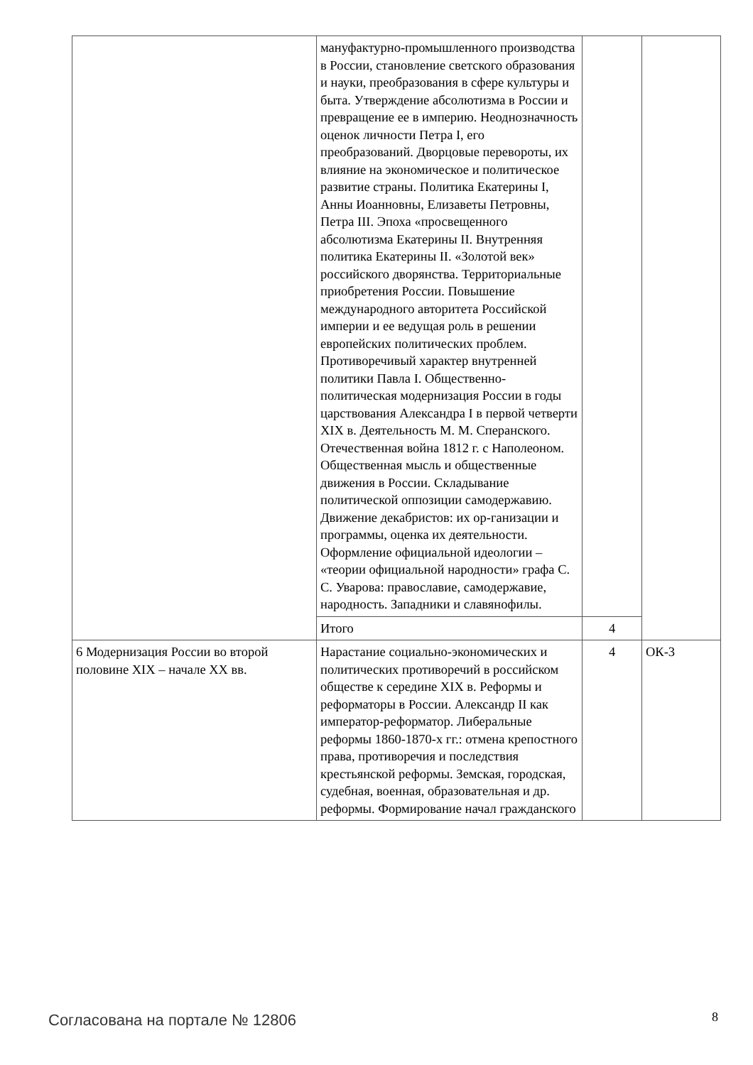| | мануфактурно-промышленного производства в России, становление светского образования и науки, преобразования в сфере культуры и быта. Утверждение абсолютизма в России и превращение ее в империю. Неоднозначность оценок личности Петра I, его преобразований. Дворцовые перевороты, их влияние на экономическое и политическое развитие страны. Политика Екатерины I, Анны Иоанновны, Елизаветы Петровны, Петра III. Эпоха «просвещенного абсолютизма Екатерины II. Внутренняя политика Екатерины II. «Золотой век» российского дворянства. Территориальные приобретения России. Повышение международного авторитета Российской империи и ее ведущая роль в решении европейских политических проблем. Противоречивый характер внутренней политики Павла I. Общественно-политическая модернизация России в годы царствования Александра I в первой четверти XIX в. Деятельность М. М. Сперанского. Отечественная война 1812 г. с Наполеоном. Общественная мысль и общественные движения в России. Складывание политической оппозиции самодержавию. Движение декабристов: их ор-ганизации и программы, оценка их деятельности. Оформление официальной идеологии – «теории официальной народности» графа С. С. Уварова: православие, самодержавие, народность. Западники и славянофилы. | | |
| | Итого | 4 | |
| 6 Модернизация России во второй половине XIX – начале XX вв. | Нарастание социально-экономических и политических противоречий в российском обществе к середине XIX в. Реформы и реформаторы в России. Александр II как император-реформатор. Либеральные реформы 1860-1870-х гг.: отмена крепостного права, противоречия и последствия крестьянской реформы. Земская, городская, судебная, военная, образовательная и др. реформы. Формирование начал гражданского | 4 | ОК-3 |
Согласована на портале № 12806 8